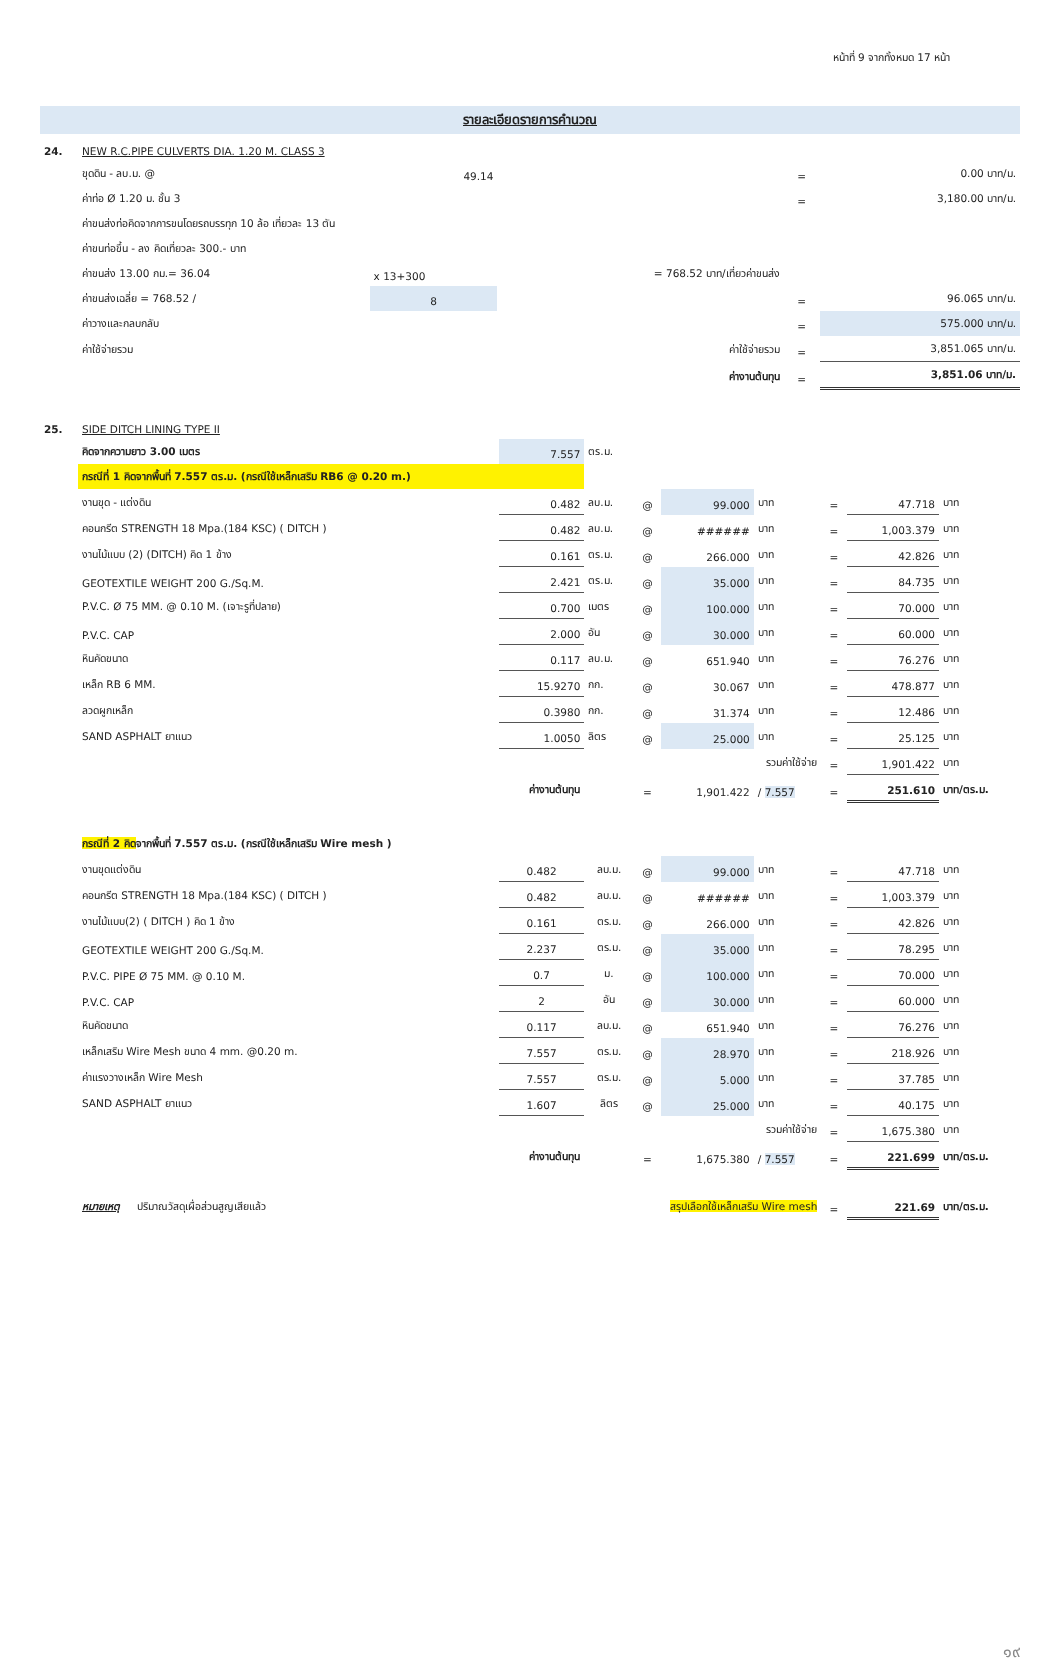หน้าที่ 9 จากทั้งหมด 17 หน้า
รายละเอียดรายการคำนวณ
| 24. | NEW R.C.PIPE CULVERTS DIA. 1.20 M. CLASS 3 | | | | |
| | ขุดดิน - ลบ.ม. @ | 49.14 | | = | 0.00 บาท/ม. |
| | ค่าท่อ Ø 1.20 ม. ชั้น 3 | | | = | 3,180.00 บาท/ม. |
| | ค่าขนส่งท่อคิดจากการขนโดยรถบรรทุก 10 ล้อ เที่ยวละ 13 ตัน | | | | |
| | ค่าขนท่อขึ้น - ลง คิดเที่ยวละ 300.- บาท | | | | |
| | ค่าขนส่ง 13.00 กม.= 36.04 | x 13+300 | = 768.52 บาท/เที่ยวค่าขนส่ง | | |
| | ค่าขนส่งเฉลี่ย = 768.52 / | 8 | | = | 96.065 บาท/ม. |
| | ค่าวางและกลบกลับ | | | = | 575.000 บาท/ม. |
| | ค่าใช้จ่ายรวม | ค่าใช้จ่ายรวม | | = | 3,851.065 บาท/ม. |
| | | ค่างานต้นทุน | | = | 3,851.06 บาท/ม. |
| 25. | SIDE DITCH LINING TYPE II | | | | | | | | |
| | คิดจากความยาว 3.00 เมตร | 7.557 | ตร.ม. | | | | | | |
| | กรณีที่ 1 คิดจากพื้นที่ 7.557 ตร.ม. (กรณีใช้เหล็กเสริม RB6 @ 0.20 m.) | | | | | | | | |
| | งานขุด - แต่งดิน | 0.482 | ลบ.ม. | @ | 99.000 | บาท | = | 47.718 | บาท |
| | คอนกรีต STRENGTH 18 Mpa.(184 KSC) ( DITCH ) | 0.482 | ลบ.ม. | @ | ###### | บาท | = | 1,003.379 | บาท |
| | งานไม้แบบ (2) (DITCH) คิด 1 ข้าง | 0.161 | ตร.ม. | @ | 266.000 | บาท | = | 42.826 | บาท |
| | GEOTEXTILE WEIGHT 200 G./Sq.M. | 2.421 | ตร.ม. | @ | 35.000 | บาท | = | 84.735 | บาท |
| | P.V.C. Ø 75 MM. @ 0.10 M. (เจาะรูที่ปลาย) | 0.700 | เมตร | @ | 100.000 | บาท | = | 70.000 | บาท |
| | P.V.C. CAP | 2.000 | อัน | @ | 30.000 | บาท | = | 60.000 | บาท |
| | หินคัดขนาด | 0.117 | ลบ.ม. | @ | 651.940 | บาท | = | 76.276 | บาท |
| | เหล็ก RB 6 MM. | 15.9270 | กก. | @ | 30.067 | บาท | = | 478.877 | บาท |
| | ลวดผูกเหล็ก | 0.3980 | กก. | @ | 31.374 | บาท | = | 12.486 | บาท |
| | SAND ASPHALT ยาแนว | 1.0050 | ลิตร | @ | 25.000 | บาท | = | 25.125 | บาท |
| | รวมค่าใช้จ่าย | | | | | | = | 1,901.422 | บาท |
| | ค่างานต้นทุน | | | = | 1,901.422 | / 7.557 | = | 251.610 | บาท/ตร.ม. |
| | กรณีที่ 2 คิด จากพื้นที่ 7.557 ตร.ม. (กรณีใช้เหล็กเสริม Wire mesh ) | | | | | | | | |
| | งานขุดแต่งดิน | 0.482 | ลบ.ม. | @ | 99.000 | บาท | = | 47.718 | บาท |
| | คอนกรีต STRENGTH 18 Mpa.(184 KSC) ( DITCH ) | 0.482 | ลบ.ม. | @ | ###### | บาท | = | 1,003.379 | บาท |
| | งานไม้แบบ(2) ( DITCH ) คิด 1 ข้าง | 0.161 | ตร.ม. | @ | 266.000 | บาท | = | 42.826 | บาท |
| | GEOTEXTILE WEIGHT 200 G./Sq.M. | 2.237 | ตร.ม. | @ | 35.000 | บาท | = | 78.295 | บาท |
| | P.V.C. PIPE Ø 75 MM. @ 0.10 M. | 0.7 | ม. | @ | 100.000 | บาท | = | 70.000 | บาท |
| | P.V.C. CAP | 2 | อัน | @ | 30.000 | บาท | = | 60.000 | บาท |
| | หินคัดขนาด | 0.117 | ลบ.ม. | @ | 651.940 | บาท | = | 76.276 | บาท |
| | เหล็กเสริม Wire Mesh ขนาด 4 mm. @0.20 m. | 7.557 | ตร.ม. | @ | 28.970 | บาท | = | 218.926 | บาท |
| | ค่าแรงวางเหล็ก Wire Mesh | 7.557 | ตร.ม. | @ | 5.000 | บาท | = | 37.785 | บาท |
| | SAND ASPHALT ยาแนว | 1.607 | ลิตร | @ | 25.000 | บาท | = | 40.175 | บาท |
| | รวมค่าใช้จ่าย | | | | | | = | 1,675.380 | บาท |
| | ค่างานต้นทุน | | | = | 1,675.380 | / 7.557 | = | 221.699 | บาท/ตร.ม. |
| | หมายเหตุ ปริมาณวัสดุเผื่อส่วนสูญเสียแล้ว | สรุปเลือกใช้เหล็กเสริม Wire mesh | | | | | = | 221.69 | บาท/ตร.ม. |
๑๙